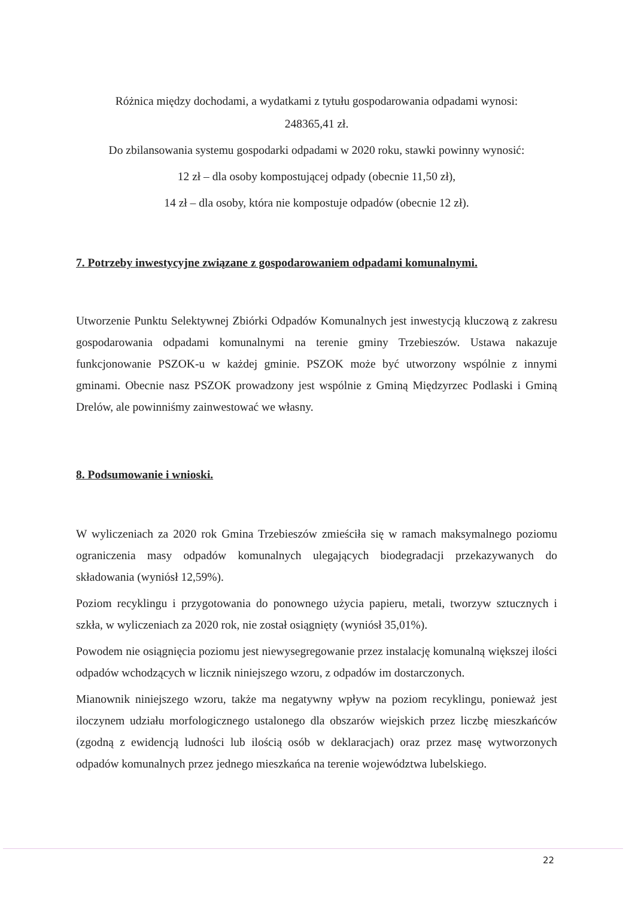Różnica między dochodami, a wydatkami z tytułu gospodarowania odpadami wynosi:
248365,41 zł.
Do zbilansowania systemu gospodarki odpadami w 2020 roku, stawki powinny wynosić:
12 zł – dla osoby kompostującej odpady (obecnie 11,50 zł),
14 zł – dla osoby, która nie kompostuje odpadów (obecnie 12 zł).
7. Potrzeby inwestycyjne związane z gospodarowaniem odpadami komunalnymi.
Utworzenie Punktu Selektywnej Zbiórki Odpadów Komunalnych jest inwestycją kluczową z zakresu gospodarowania odpadami komunalnymi na terenie gminy Trzebieszów. Ustawa nakazuje funkcjonowanie PSZOK-u w każdej gminie. PSZOK może być utworzony wspólnie z innymi gminami. Obecnie nasz PSZOK prowadzony jest wspólnie z Gminą Międzyrzec Podlaski i Gminą Drelów, ale powinniśmy zainwestować we własny.
8. Podsumowanie i wnioski.
W wyliczeniach za 2020 rok Gmina Trzebieszów zmieściła się w ramach maksymalnego poziomu ograniczenia masy odpadów komunalnych ulegających biodegradacji przekazywanych do składowania (wyniósł 12,59%).
Poziom recyklingu i przygotowania do ponownego użycia papieru, metali, tworzyw sztucznych i szkła, w wyliczeniach za 2020 rok, nie został osiągnięty (wyniósł 35,01%).
Powodem nie osiągnięcia poziomu jest niewysegregowanie przez instalację komunalną większej ilości odpadów wchodzących w licznik niniejszego wzoru, z odpadów im dostarczonych.
Mianownik niniejszego wzoru, także ma negatywny wpływ na poziom recyklingu, ponieważ jest iloczynem udziału morfologicznego ustalonego dla obszarów wiejskich przez liczbę mieszkańców (zgodną z ewidencją ludności lub ilością osób w deklaracjach) oraz przez masę wytworzonych odpadów komunalnych przez jednego mieszkańca na terenie województwa lubelskiego.
22